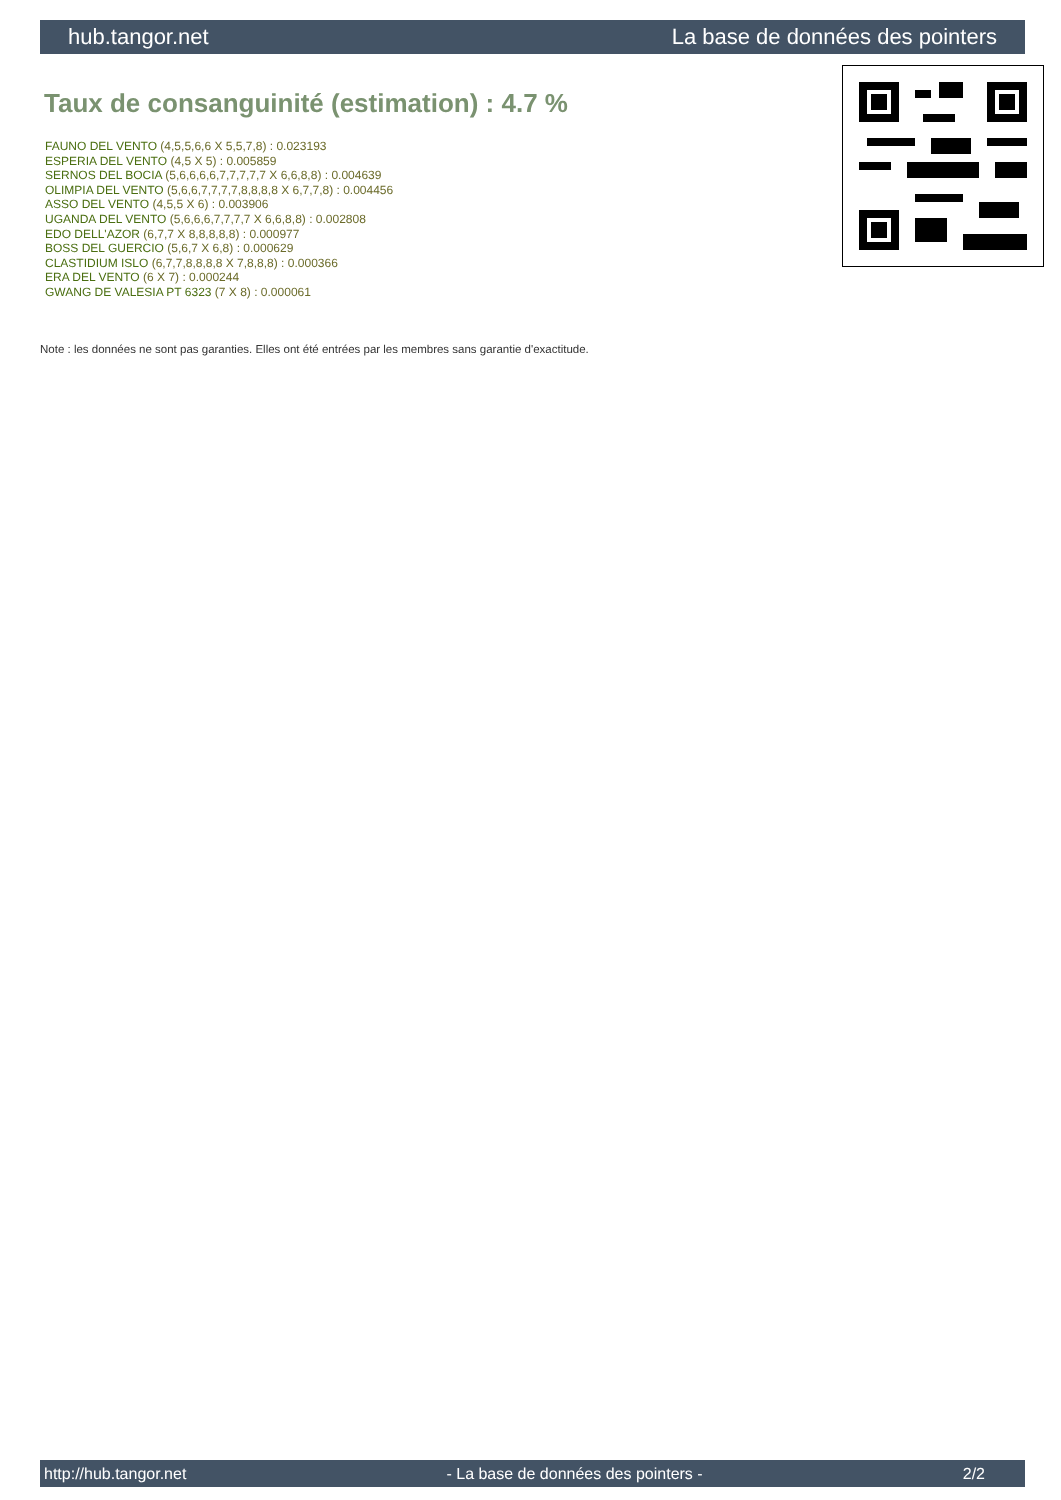hub.tangor.net La base de données des pointers
Taux de consanguinité (estimation) : 4.7 %
FAUNO DEL VENTO (4,5,5,6,6 X 5,5,7,8) : 0.023193
ESPERIA DEL VENTO (4,5 X 5) : 0.005859
SERNOS DEL BOCIA (5,6,6,6,6,7,7,7,7,7 X 6,6,8,8) : 0.004639
OLIMPIA DEL VENTO (5,6,6,7,7,7,7,8,8,8,8 X 6,7,7,8) : 0.004456
ASSO DEL VENTO (4,5,5 X 6) : 0.003906
UGANDA DEL VENTO (5,6,6,6,7,7,7,7 X 6,6,8,8) : 0.002808
EDO DELL'AZOR (6,7,7 X 8,8,8,8,8) : 0.000977
BOSS DEL GUERCIO (5,6,7 X 6,8) : 0.000629
CLASTIDIUM ISLO (6,7,7,8,8,8,8 X 7,8,8,8) : 0.000366
ERA DEL VENTO (6 X 7) : 0.000244
GWANG DE VALESIA PT 6323 (7 X 8) : 0.000061
Note : les données ne sont pas garanties. Elles ont été entrées par les membres sans garantie d'exactitude.
http://hub.tangor.net - La base de données des pointers - 2/2